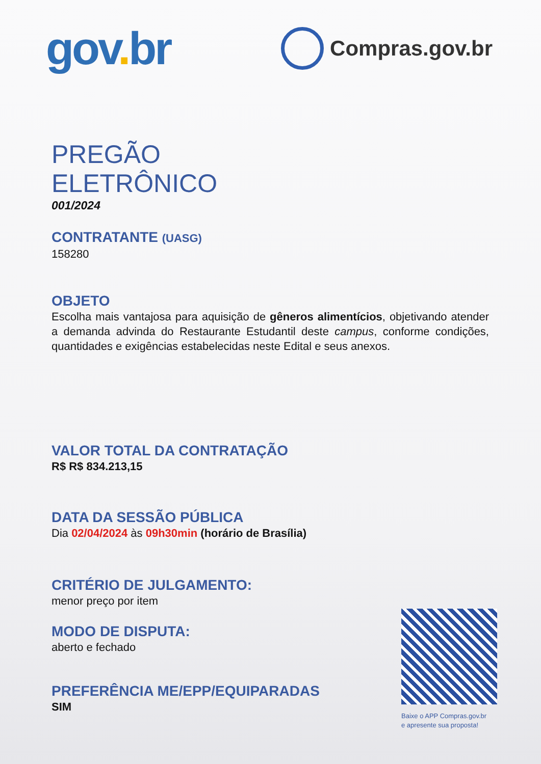gov. br
Compras.gov.br
PREGÃO
ELETRÔNICO
001/2024
CONTRATANTE (UASG)
158280
OBJETO
Escolha mais vantajosa para aquisição de gêneros alimentícios, objetivando atender a demanda advinda do Restaurante Estudantil deste campus, conforme condições, quantidades e exigências estabelecidas neste Edital e seus anexos.
VALOR TOTAL DA CONTRATAÇÃO
R$ R$ 834.213,15
DATA DA SESSÃO PÚBLICA
Dia 02/04/2024 às 09h30min (horário de Brasília)
CRITÉRIO DE JULGAMENTO:
menor preço por item
MODO DE DISPUTA:
aberto e fechado
PREFERÊNCIA ME/EPP/EQUIPARADAS
SIM
Baixe o APP Compras.gov.br
e apresente sua proposta!